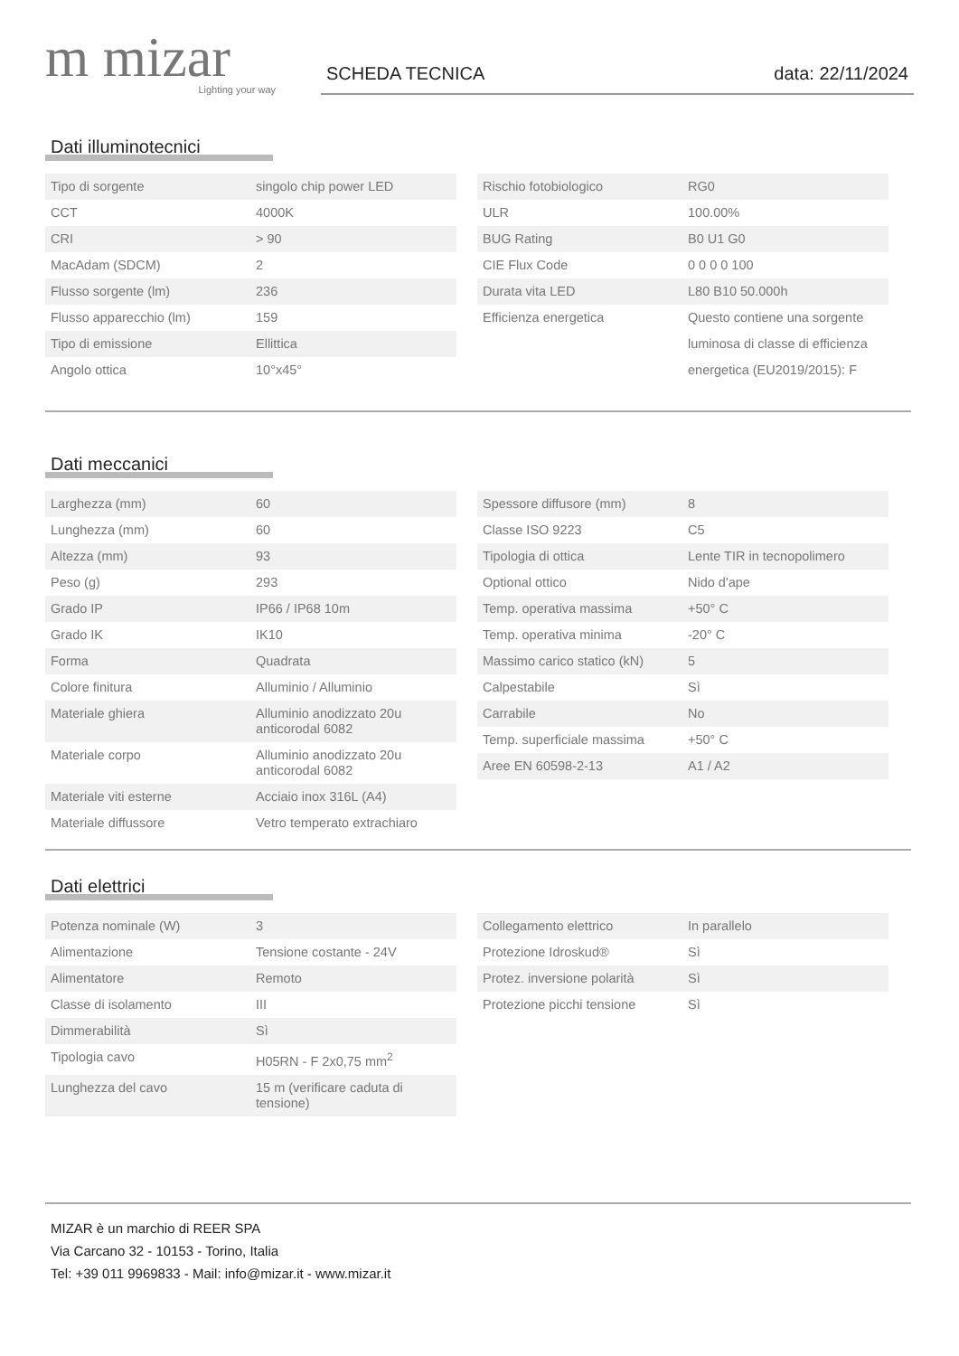m mizar
Lighting your way
SCHEDA TECNICA data: 22/11/2024
Dati illuminotecnici
| Tipo di sorgente | singolo chip power LED |
| CCT | 4000K |
| CRI | > 90 |
| MacAdam (SDCM) | 2 |
| Flusso sorgente (lm) | 236 |
| Flusso apparecchio (lm) | 159 |
| Tipo di emissione | Ellittica |
| Angolo ottica | 10°x45° |
| Rischio fotobiologico | RG0 |
| ULR | 100.00% |
| BUG Rating | B0 U1 G0 |
| CIE Flux Code | 0 0 0 0 100 |
| Durata vita LED | L80 B10 50.000h |
| Efficienza energetica | Questo contiene una sorgente luminosa di classe di efficienza energetica (EU2019/2015): F |
Dati meccanici
| Larghezza (mm) | 60 |
| Lunghezza (mm) | 60 |
| Altezza (mm) | 93 |
| Peso (g) | 293 |
| Grado IP | IP66 / IP68 10m |
| Grado IK | IK10 |
| Forma | Quadrata |
| Colore finitura | Alluminio / Alluminio |
| Materiale ghiera | Alluminio anodizzato 20u anticorodal 6082 |
| Materiale corpo | Alluminio anodizzato 20u anticorodal 6082 |
| Materiale viti esterne | Acciaio inox 316L (A4) |
| Materiale diffussore | Vetro temperato extrachiaro |
| Spessore diffusore (mm) | 8 |
| Classe ISO 9223 | C5 |
| Tipologia di ottica | Lente TIR in tecnopolimero |
| Optional ottico | Nido d'ape |
| Temp. operativa massima | +50° C |
| Temp. operativa minima | -20° C |
| Massimo carico statico (kN) | 5 |
| Calpestabile | Sì |
| Carrabile | No |
| Temp. superficiale massima | +50° C |
| Aree EN 60598-2-13 | A1 / A2 |
Dati elettrici
| Potenza nominale (W) | 3 |
| Alimentazione | Tensione costante - 24V |
| Alimentatore | Remoto |
| Classe di isolamento | III |
| Dimmerabilità | Sì |
| Tipologia cavo | H05RN - F 2x0,75 mm<sup>2</sup> |
| Lunghezza del cavo | 15 m (verificare caduta di tensione) |
| Collegamento elettrico | In parallelo |
| Protezione Idroskud® | Sì |
| Protez. inversione polarità | Sì |
| Protezione picchi tensione | Sì |
MIZAR è un marchio di REER SPA
Via Carcano 32 - 10153 - Torino, Italia
Tel: +39 011 9969833 - Mail: info@mizar.it - www.mizar.it